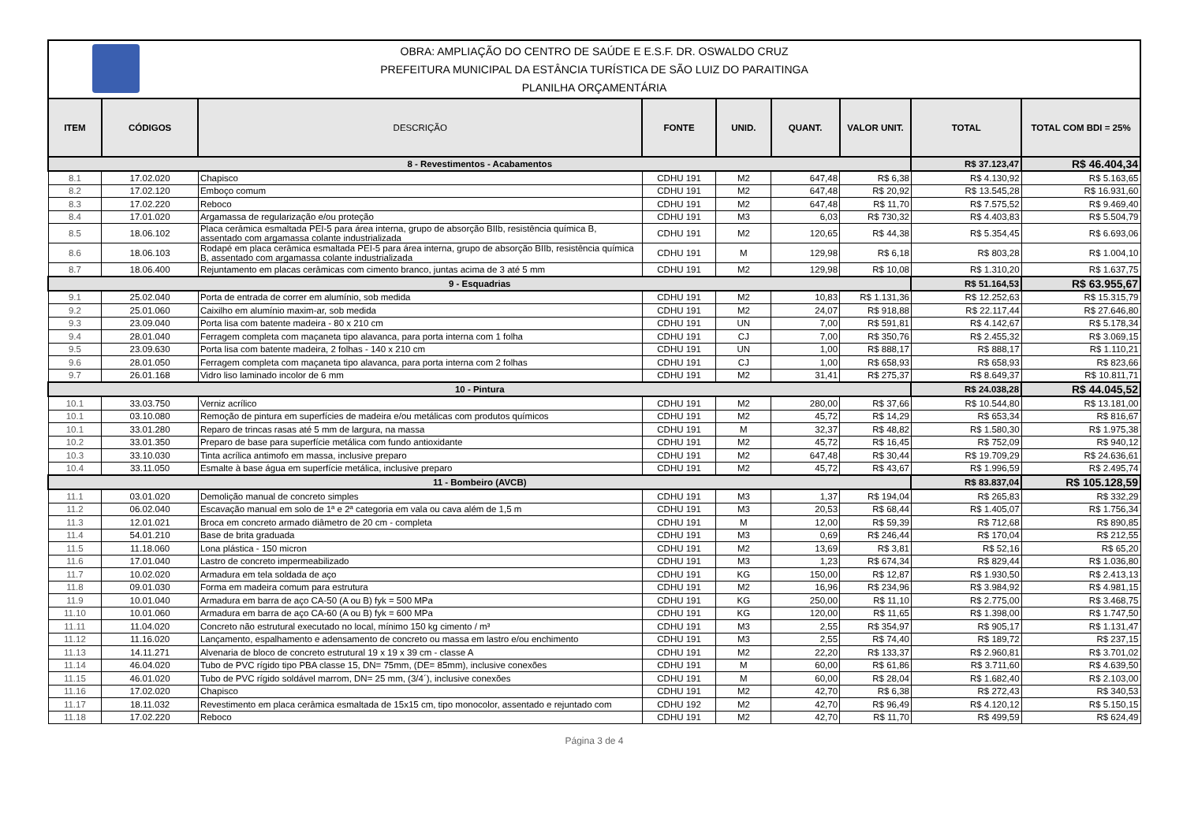OBRA: AMPLIAÇÃO DO CENTRO DE SAÚDE E E.S.F. DR. OSWALDO CRUZ
PREFEITURA MUNICIPAL DA ESTÂNCIA TURÍSTICA DE SÃO LUIZ DO PARAITINGA
PLANILHA ORÇAMENTÁRIA
| ITEM | CÓDIGOS | DESCRIÇÃO | FONTE | UNID. | QUANT. | VALOR UNIT. | TOTAL | TOTAL COM BDI = 25% |
| --- | --- | --- | --- | --- | --- | --- | --- | --- |
| 8 - Revestimentos - Acabamentos | | | | | | | R$ 37.123,47 | R$ 46.404,34 |
| 8.1 | 17.02.020 | Chapisco | CDHU 191 | M2 | 647,48 | R$ 6,38 | R$ 4.130,92 | R$ 5.163,65 |
| 8.2 | 17.02.120 | Emboço comum | CDHU 191 | M2 | 647,48 | R$ 20,92 | R$ 13.545,28 | R$ 16.931,60 |
| 8.3 | 17.02.220 | Reboco | CDHU 191 | M2 | 647,48 | R$ 11,70 | R$ 7.575,52 | R$ 9.469,40 |
| 8.4 | 17.01.020 | Argamassa de regularização e/ou proteção | CDHU 191 | M3 | 6,03 | R$ 730,32 | R$ 4.403,83 | R$ 5.504,79 |
| 8.5 | 18.06.102 | Placa cerâmica esmaltada PEI-5 para área interna, grupo de absorção BIIb, resistência química B, assentado com argamassa colante industrializada | CDHU 191 | M2 | 120,65 | R$ 44,38 | R$ 5.354,45 | R$ 6.693,06 |
| 8.6 | 18.06.103 | Rodapé em placa cerâmica esmaltada PEI-5 para área interna, grupo de absorção BIIb, resistência química B, assentado com argamassa colante industrializada | CDHU 191 | M | 129,98 | R$ 6,18 | R$ 803,28 | R$ 1.004,10 |
| 8.7 | 18.06.400 | Rejuntamento em placas cerâmicas com cimento branco, juntas acima de 3 até 5 mm | CDHU 191 | M2 | 129,98 | R$ 10,08 | R$ 1.310,20 | R$ 1.637,75 |
| 9 - Esquadrias | | | | | | | R$ 51.164,53 | R$ 63.955,67 |
| 9.1 | 25.02.040 | Porta de entrada de correr em alumínio, sob medida | CDHU 191 | M2 | 10,83 | R$ 1.131,36 | R$ 12.252,63 | R$ 15.315,79 |
| 9.2 | 25.01.060 | Caixilho em alumínio maxim-ar, sob medida | CDHU 191 | M2 | 24,07 | R$ 918,88 | R$ 22.117,44 | R$ 27.646,80 |
| 9.3 | 23.09.040 | Porta lisa com batente madeira - 80 x 210 cm | CDHU 191 | UN | 7,00 | R$ 591,81 | R$ 4.142,67 | R$ 5.178,34 |
| 9.4 | 28.01.040 | Ferragem completa com maçaneta tipo alavanca, para porta interna com 1 folha | CDHU 191 | CJ | 7,00 | R$ 350,76 | R$ 2.455,32 | R$ 3.069,15 |
| 9.5 | 23.09.630 | Porta lisa com batente madeira, 2 folhas - 140 x 210 cm | CDHU 191 | UN | 1,00 | R$ 888,17 | R$ 888,17 | R$ 1.110,21 |
| 9.6 | 28.01.050 | Ferragem completa com maçaneta tipo alavanca, para porta interna com 2 folhas | CDHU 191 | CJ | 1,00 | R$ 658,93 | R$ 658,93 | R$ 823,66 |
| 9.7 | 26.01.168 | Vidro liso laminado incolor de 6 mm | CDHU 191 | M2 | 31,41 | R$ 275,37 | R$ 8.649,37 | R$ 10.811,71 |
| 10 - Pintura | | | | | | | R$ 24.038,28 | R$ 44.045,52 |
| 10.1 | 33.03.750 | Verniz acrílico | CDHU 191 | M2 | 280,00 | R$ 37,66 | R$ 10.544,80 | R$ 13.181,00 |
| 10.1 | 03.10.080 | Remoção de pintura em superfícies de madeira e/ou metálicas com produtos químicos | CDHU 191 | M2 | 45,72 | R$ 14,29 | R$ 653,34 | R$ 816,67 |
| 10.1 | 33.01.280 | Reparo de trincas rasas até 5 mm de largura, na massa | CDHU 191 | M | 32,37 | R$ 48,82 | R$ 1.580,30 | R$ 1.975,38 |
| 10.2 | 33.01.350 | Preparo de base para superfície metálica com fundo antioxidante | CDHU 191 | M2 | 45,72 | R$ 16,45 | R$ 752,09 | R$ 940,12 |
| 10.3 | 33.10.030 | Tinta acrílica antimofo em massa, inclusive preparo | CDHU 191 | M2 | 647,48 | R$ 30,44 | R$ 19.709,29 | R$ 24.636,61 |
| 10.4 | 33.11.050 | Esmalte à base água em superfície metálica, inclusive preparo | CDHU 191 | M2 | 45,72 | R$ 43,67 | R$ 1.996,59 | R$ 2.495,74 |
| 11 - Bombeiro (AVCB) | | | | | | | R$ 83.837,04 | R$ 105.128,59 |
| 11.1 | 03.01.020 | Demolição manual de concreto simples | CDHU 191 | M3 | 1,37 | R$ 194,04 | R$ 265,83 | R$ 332,29 |
| 11.2 | 06.02.040 | Escavação manual em solo de 1ª e 2ª categoria em vala ou cava além de 1,5 m | CDHU 191 | M3 | 20,53 | R$ 68,44 | R$ 1.405,07 | R$ 1.756,34 |
| 11.3 | 12.01.021 | Broca em concreto armado diâmetro de 20 cm - completa | CDHU 191 | M | 12,00 | R$ 59,39 | R$ 712,68 | R$ 890,85 |
| 11.4 | 54.01.210 | Base de brita graduada | CDHU 191 | M3 | 0,69 | R$ 246,44 | R$ 170,04 | R$ 212,55 |
| 11.5 | 11.18.060 | Lona plástica - 150 micron | CDHU 191 | M2 | 13,69 | R$ 3,81 | R$ 52,16 | R$ 65,20 |
| 11.6 | 17.01.040 | Lastro de concreto impermeabilizado | CDHU 191 | M3 | 1,23 | R$ 674,34 | R$ 829,44 | R$ 1.036,80 |
| 11.7 | 10.02.020 | Armadura em tela soldada de aço | CDHU 191 | KG | 150,00 | R$ 12,87 | R$ 1.930,50 | R$ 2.413,13 |
| 11.8 | 09.01.030 | Forma em madeira comum para estrutura | CDHU 191 | M2 | 16,96 | R$ 234,96 | R$ 3.984,92 | R$ 4.981,15 |
| 11.9 | 10.01.040 | Armadura em barra de aço CA-50 (A ou B) fyk = 500 MPa | CDHU 191 | KG | 250,00 | R$ 11,10 | R$ 2.775,00 | R$ 3.468,75 |
| 11.10 | 10.01.060 | Armadura em barra de aço CA-60 (A ou B) fyk = 600 MPa | CDHU 191 | KG | 120,00 | R$ 11,65 | R$ 1.398,00 | R$ 1.747,50 |
| 11.11 | 11.04.020 | Concreto não estrutural executado no local, mínimo 150 kg cimento / m³ | CDHU 191 | M3 | 2,55 | R$ 354,97 | R$ 905,17 | R$ 1.131,47 |
| 11.12 | 11.16.020 | Lançamento, espalhamento e adensamento de concreto ou massa em lastro e/ou enchimento | CDHU 191 | M3 | 2,55 | R$ 74,40 | R$ 189,72 | R$ 237,15 |
| 11.13 | 14.11.271 | Alvenaria de bloco de concreto estrutural 19 x 19 x 39 cm - classe A | CDHU 191 | M2 | 22,20 | R$ 133,37 | R$ 2.960,81 | R$ 3.701,02 |
| 11.14 | 46.04.020 | Tubo de PVC rígido tipo PBA classe 15, DN= 75mm, (DE= 85mm), inclusive conexões | CDHU 191 | M | 60,00 | R$ 61,86 | R$ 3.711,60 | R$ 4.639,50 |
| 11.15 | 46.01.020 | Tubo de PVC rígido soldável marrom, DN= 25 mm, (3/4´), inclusive conexões | CDHU 191 | M | 60,00 | R$ 28,04 | R$ 1.682,40 | R$ 2.103,00 |
| 11.16 | 17.02.020 | Chapisco | CDHU 191 | M2 | 42,70 | R$ 6,38 | R$ 272,43 | R$ 340,53 |
| 11.17 | 18.11.032 | Revestimento em placa cerâmica esmaltada de 15x15 cm, tipo monocolor, assentado e rejuntado com | CDHU 192 | M2 | 42,70 | R$ 96,49 | R$ 4.120,12 | R$ 5.150,15 |
| 11.18 | 17.02.220 | Reboco | CDHU 191 | M2 | 42,70 | R$ 11,70 | R$ 499,59 | R$ 624,49 |
Página 3 de 4